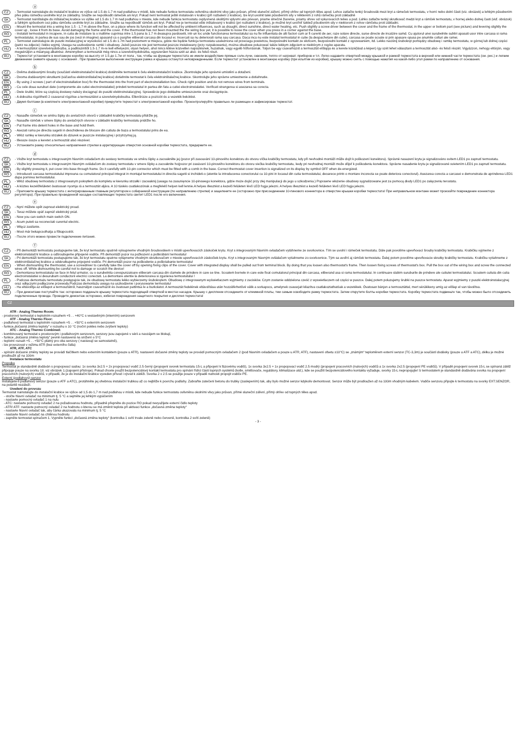ⓐ
CZ
- Termostat nainstalujte do instalační krabice ve výšce od 1.5 do 1.7 m nad podlahou v místě, kde nebude funkce termostatu ovlivněna okolními vlivy jako průvan, přímé sluneční záření, přímý ohřev od topných těles apod. Lehce zatlačte tenký šroubovák mezi kryt a rámeček termostatu, v horní nebo dolní části (viz. obrázek) a lehkým působením přes páku rámečku uvolněte kryt ze základny. Snažte se nepoškodit rámeček ani kryt. Pokud není termostat ještě instalován v krabici (při rozbalení z krabice), lze kryt uvolnit také působením síly v některém z rohů rámečku proti základně
SK
- Termostat nainštalujte do inštalačnej krabice vo výške od 1.5 do 1.7 m nad podlahou v mieste, kde nebude funkcia termostatu ovplyvnená okolitými vplyvmi ako prievan, priame slnečné žiarenie, priamy ohrev od vykurovacích telies a pod. Ľahko zatlačte tenký skrutkovač medzi kryt a rámček termostatu, v hornej alebo dolnej časti (viď. obrázok) a ľahkým spôsobom cez páku rámčeku uvolnite kryt zo základne. Snažte sa nepoškodiť rámček ani kryt. Pokiaľ nie je termostat ešte inštalovaný v krabici (pri rozbalení z krabice), je možné kryt uvoľniť taktiež pôsobením sily v niektorom z rohov rámčeku proti základni.
EN
- Mount the termostat into a wiring box 1.5 - 1.7 m above the floor, on a place where its function will not be affected by ambient influences, such as draught, direct sunshine, direct water heating, etc. Push slightly a screw driver between the cover and the frame of the thermostat, in the upper or bottom part (see picture) and levering slightly the cover up , loose it from its base. Avoid damaging the frame and the cover. If the thermostat has not been mounted the the wiring box yet, it is possible to loose the cover when you press in a corner against the base.
RO
- Instalati termostatul in incapere, in cutia de instalare la o inaltime cuprinsa intre 1.5 pana la 1.7 m deasupra pardoselii, intr-un loc unde functionarea termostatului sa nu fie influentata de alti factori cum ar fi curenti de aer, raze solare directe, surse directe de incalzire samd. Cu ajutorul unei surubelnite subtiri apasati usor intre carcasa si rama termostatului, in partea de sus sau de jos (vezi in imagine) apasand ca o parghie eliberati carcasa din locasul ei. Incercati sa nu deteriorati rama sau carcasa. Daca inca nu este instalat termostatul in cutie (la despachetare din cutie), carcasa se poate scoate si prin apasare opusa pe anumite colturi ale ramei.
PL
- Termostat zainstalujcie do puszki instalacyjnej w wysokości od 1.5 do 1.7m nad poziomem w miejscu, gdzie nie będzie funkcja termostatu uzależniona od przeciagu powietrza, bezpośredni kontakt ze słońcem, bezpośredni kontakt z ogrzewaniem, itd. Lekko naciśnij śrubokręt pomiędzy obudowę i ramkę termostatu, w górnej lub dolnej części (patrz na zdjecie) i lekko wyjmij. Uwaga na uszkodzenie ramki i obudowy. Jeżeli jeszcze nie jest termostat jeszcze instalowany (przy rozpakowaniu), można obudowe poluzować także lekkym zdjęciem w niektórym z rogów aparatu.
HU
- A termosztátot szerelvénydobozba, a padlószinttől 1.5-1.7 m-re kell elhelyezni, olyan helyen, ahol nincs kitéve közvetlen napsütésnek, huzatnak, vagy egyéb hőforrásnak. Toljon be egy csavarhúzót a termosztát előlapja és a kerete közé(lásd a képen) így szét lehet választani a termosztát alsó- és felső részét. Vigyázzon, nehogy eltörjön, vagy megsérüljön a műanyag alkatrész. Amennyiben a termosztát még nincs a szerelvénydobozba, egyszerűen húzza szét az alsó- és felső részt.
RU
- Термостат установите в монтажную коробку на высоту от 1.5 до 1.7м от пола , так, чтобы на функции термостата не имели воздействие прямые солн.лучи, сквозняк, тепло от нагреват. приборов и т.п. Легко надавите отверткой между крышкой и рамкой термостата в верхней или нижней части термостата (см. рис.) и легким движением снимите крышку с основания . При правильном выполнении инструкции рамка и крышка останутся неповрежденными. Если термостат установлен в монтажную коробку (при изъятии из коробки), крышку можно снять с помощью нажатия на какой-либо угол рамки по направлению от основания.
ⓑ
CZ
- Dvěma dodávanými šrouby (součástí elektroinstalační krabice) dotáhněte termostat k čelu elektroinstalační krabice. Zkontrolujte jeho správné umístění a dotažení.
SK
- Dvoma dodávanými skrutkami (súčasťou elektroinštalačnej krabice) dotiahnite termostat k čelu elektroinštalačnej krabice. Skontrolujte jeho správne umiestnenie a dotiahnutie.
EN
- By using 2 screws ( part of electroinstallation box) fix the thermostat into the front part of electroinstallation box. Check right position and do not remove wires from terminals.
RO
- Cu cele doua suruburi date (componente ale cutiei electroinstalatiei) prindeti termostatul in partea din fata a cutiei electroinstalatiei. Verificati strangerea si asezarea sa corecta.
PL
- Dwie śrubki, które są częścią dostawy należy dociągnąć do puszki elektroinstalacyjnej. Sprawdzcie jego dokładne umieszczenie oraz dociągnięcie.
HU
- A dobozba rögzíthető 2 csavarral rögzítse a termosztátot a szerelvénydobozba. Ellenőrizze a pozíciót és a vezeték bekötést.
RU
- Двумя болтами (в комплекте электромонтажной коробки) прикрутите термостат к электромонтажной коробке. Проконтролируйте правильно ли размещен и зафиксирован термостат.
ⓒ
CZ
- Nasaďte rámeček ve směru šipky do aretačních otvorů v základně krabičky termostatu přidržte jej.
SK
- Nasaďte rámček v smere šípky do aretačných otvorov v základni krabičky termostatu pridržte ho.
EN
- Put frame into detent holes in the base and hold them.
RO
- Asezati rama pe directia sagetii in deschiderea de blocare din cutiuta de baza a termostatului prins de ea.
PL
- Włóż ramkę w kierunku strzałek do dziurek w puszcze instalacyjnej i przytrzymaj ją.
HU
- Illessze össze a keretet a termosztát alsó részével.
RU
- Установите рамку относительно направления стрелки в арретирующие отверстия основной коробки термостата, придержите ее.
ⓓ
CZ
- Vložte kryt termostatu s integrovaným hlavním ovladačem do sestavy termostatu ve směru šipky a zacvakněte jej (pozor při zasouvání 10-pinového konektoru do otvoru víčka krabičky termostatu, kdy při nevhodné montáži může dojít k poškození konektoru). Správné nasazení krytu je signalizováno svitem LED1 po zapnutí termostatu.
SK
- Vložte kryt termostatu s integrovaným hlavným ovládačom do zostavy termostatu v smere šípky a zacvaknite ho(pozor pri zasúvaní 10-pinového konektoru do otvoru viečka krabičky termostatu, kedy pri nevhodnej montáži može dôjsť k poškodeniu konektora. Správne nasadenie krytu je signalizované svietením LED1 po zapnutí termostatu.
EN
- By slightly pressing it, put cover into base through frame. Do it carefully with 10-pin connector which must be fitted with a comb in the base. Correct thermostat cover insertion is signalized on its display by symbol OFF when de-energized.
RO
- Introduceti carcasa termostatului impreuna cu comutatorul principal integrat in montajul termostatului in directia sagetii si inchideti-o (atentie la introducerea conectorului cu 10-pini in locasul din cutia termostatului, deoarece printr-o montare incorecta se poate deteriora conectorul). Asezarea corecta a carcasei e demonstrata de aprinderea LED1 dupa pornirea termostatului.
PL
- Włóż obudowę termostatu z integrowanym pokrętłem do kompletu w kierunku strzałki i zacwaknij (uwaga na zasunięncie 10-pinowego konektora, gdzie może dojść przy złej manipulacji do jego u szkodzenia.) Poprawne włożenie obudowy sygnalizowane jest za pomocą diody LED1 po załączeniu terostatu.
HU
- A köztes kezelőfelületet óvatossan nyomja rá a termosztát aljára. A 10 tüskés csatlakozónak a megfelelő helyen kell lennie.A helyes illesztést a kezelő felületen lévő LED fogja jelezni. A helyes illesztést a kezelő felületen lévő LED fogja jelezni.
RU
- Приложите крышку термостата с интегрированным главным регулятором к собираемой конструкции (по направлению стрелки) и защелкните ее (осторожно при присоединении 10-пинового коннектора в отверстие крышки коробки термостата! При неправильном монтаже может произойти повреждение коннектора регулятора). При правильно проведенной насадке составляющих термостата светит LED1 после его включения.
ⓔ
CZ
- Nyní můžete opět zapnout elektrický proud.
SK
- Teraz môžete opäť zapnúť elektrický prúd.
EN
- Now you can switch main switch ON.
RO
- Acum puteti sa reconectati curentul electric.
PL
- Włącz zasilanie.
HU
- Most már bekapcsolhatja a főkapcsolót.
RU
- После этого можно провести подключение питания.
ⓕ
CZ
- Při demontáži termostatu postupujeme tak, že kryt termostatu opatrně vyloupneme vhodným šroubovákem v místě upevňovacích záskoček krytu. Kryt s integrovaným hlavním ovladačem vytáhneme ze svorkovnice. Tím se uvolní i rámeček termostatu. Dále pak povolíme upevňovací šrouby krabičky termostatu. Krabičku vyjmeme z elektroinstalační krabice a odšroubujeme připojené vodiče. Při demontáži pozor na požkození a poškrábání termostatu!
SK
- Pri demontáži termostatu postupujeme tak, že kryt termostatu opatrne vylúpneme vhodným skrutkovačom v mieste upevňovacích záskočiek krytu. Kryt s integrovaným hlavným ovládačom vytiahneme zo svorkovnice. Tým sa uvoľní aj rámček termostatu. Ďalej potom povolíme upevňovacie skrutky krabičky termostatu. Krabičku vytiahneme z elektroinštalačnej krabice a odskrutkujeme pripojené vodiče. Pri demontáži pozor na poškodenie a poškriabanie termostatu!
EN
- When dismounting the thermostat, use a screwdriver to carefully take the cover off by opening fixing clips of the cover. Cover with integrated display shall be pulled out from terminal block. By doing that you loosen also thermostat's frame. Then loosen fixing screws of thermostat's box. Pull the box out of the wiring box and screw the connected wires off. While dismounting be careful not to damage or scratch the device!
RO
- Demontarea termostatului se face in felul urmator, cu o surubelnita corespunzatoare eliberam carcasa din clamele de prindere in care se tine. Scoatem bornele in care este fixat comutatorul principal din carcasa, eliberand asa si rama termostatului. In continuare slabim suruburile de prindere ale cutiutei termostatului. Scoatem cutiuta din cutia electroinstalatiei si desurubam conductorii electrici conectati. La demontare atentie la deteriorarea si zgarierea termostatului !
PL
- Podczas demontażu termostatu postępujcie tak, że obudowę termostatu lekko wybierzemy śrubokrętem. Obudowę z integrowanym wyświetlaczem wyjmiemy z zacisków. Czym zostanie oddzielona cześć z wyswietlaczem od części w puszce. Dalej potem poluzujemy śrubki na puszce termostatu. Aparat wyjmiemy z puszki elektroinstalacyjnej oraz odłączymi podłączone przewody.Podczas demontażu uwaga na uszkodzenie i porysowanie termostatu!
HU
- Ha eltávolítja az előlapot a termosztátról, használjon csavarhúzót és óvatosan pattintsa le a burkolatot. A termosztát fedelének eltávolítása után hozzáférhetővé válik a sorkapocs, amelynek csavarjait kilazítva csatlakoztathatóak a vezetékek. Óvatosan bánjon a termosztáttal, mert sérülékeny amíg az előlap el van távolítva.
RU
- При демонтаже поступайте так: осторожно подденьте крышку термостата подходящей отверткой в местах насадок. Крышку с дисплеем отсоедините от клеммной платы, тем самым освободите рамку термостата. Затем открутите болты коробки термостата. Коробку термостата подвиньте так, чтобы можно было отсоединить подключенные провода. Проводите демонтаж осторожно, избегая повреждения защитного покрытия и дисплея термостата!
CZ
ATR - Analog Thermo Room:
- prostorový termostat s teplotním rozsahem +5 . . +40°C s vestavěným (interním) senzorem
ATF - Analog Thermo Floor:
- podlahový termostat s teplotním rozsahem +5 . . +50°C s externím senzorem
- funkce„dočasná změna teploty“ v rozsahu ± 10 °C (noční pokles nebo zvýšení teploty)
ATC - Analog Thermo Combined:
- kombinovaný termostat s prostorovým i podlahovým senzorem, senzory jsou zapojené v sérii a navzájem se blokují,
- funkce „dočasná změna teploty“ pevně nastavená na snížení o 5°C
- teplotní rozsah +5 . . +50°C platný pro oba senzory ( nastavují se samostatně),
- lze provozovat v režimu ATR (bez externího čidla)
ATR, ATF, ATC
- spínání dočasné změny teploty se provádí tlačítkem nebo externím kontaktem (pouze u ATR), nastavení dočasné změny teploty se provádí pomocným ovladačem 2 (pod hlavním ovladačem a pouze u ATR, ATF), nastavení ofsetu ±10°C) se „známým“ teploměrem externí senzor (TC-3,3m) je součástí dodávky (pouze u ATF a ATC), délku je možné prodloužit až na 100m
Instalace termostatu
Propojka
Termostat je standardně dodáván s propojovací sadou: 1x svorka 3x2.5 + 2x propojovací vodič 2.5 černý (propojení svorek termostatu 15-L a připojení k fázovému vodiči), 1x svorka 3x2.5 + 1x propojovací vodič 2.5 modrý (propojení pracovních (nulových) vodičů a 1x svorka 2x2.5 (propojení PE vodičů). V případě propojení svorek 15-L se spínaná zátěž připojuje pouze na svorku 18. viz obrázek 1.(zapojení přístroje). Pokud chcete použít bezpotenciálový kontakt termostatu pro spínání řídící části topných systémů (kotle, směšovače, regulátory, klimatizace atd.), kde se použití bezpotenciálového kontaktu vyžaduje, svorky 15-L nepropojujte! S termostatem je standardně dodávána svorka na propojení pracovních (nulových) vodičů, v případě, že je do instalační krabice vyveden přívod i vývod k zátěži. Svorka 2 x 2.5 se použije pouze v případě nutnosti propojit vodiče PE.
Externí (podlahový) senzor
Instalujete-li podlahový senzor (pouze u ATF a ATC), protáhněte jej ohebnou instalační trubkou až co nejblíže k povrchu podlahy. Zabraňte zatečení betonu do trubky (zaslepením) tak, aby bylo možné senzor kdykoliv demontovat. Senzor může být prodloužen až na 100m vhodným kabelem. Vodiče senzoru připojte k termostatu na svorky EXT.SENZOR, na polaritě nezáleží.
Uvedení do provozu
Termostat nainstalujte do instalační krabice ve výšce od 1,5 do 1,7 m nad podlahou v místě, kde nebude funkce termostatu ovlivněna okolními vlivy jako průvan, přímé sluneční záření, přímý ohřev od topných těles apod.
- otočte hlavní ovladač na minimum tj. 5 °C a sejměte jej lehkým vypáčením
- nastavte pomocný ovladač 1 na nulu
- ATC: nastavte pomocný ovladač 2 na požadovanou hodnotu, případně přepněte do pozice RO pokud nevyužijete externí čidlo teploty
- ATR/ ATF: nastavte pomocný ovladač 2 na hodnotu o kterou se má změnit teplota při aktivaci funkce „dočasná změna teploty“
- nastavte hlavní ovladač tak, aby čárka ukazovala na minimum tj. 5 °C
- nastavte hlavní ovladač na chtěnou hodnotu
- zapněte termostat spínačem 1. Vypněte funkci „dočasná změna teploty“ (kontrolka 1 svítí trvale zeleně nebo červeně, kontrolka 2 svítí zeleně)
- 3 -